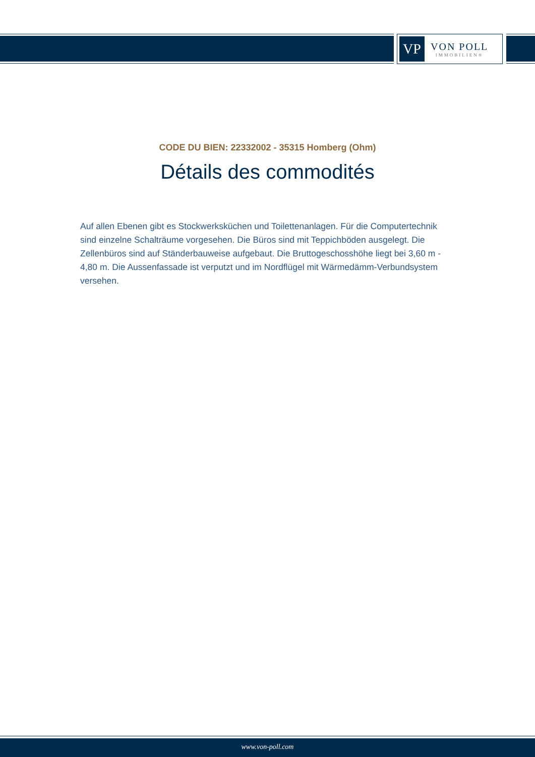VP
VON POLL
IMMOBILIEN®
CODE DU BIEN: 22332002 - 35315 Homberg (Ohm)
Détails des commodités
Auf allen Ebenen gibt es Stockwerksküchen und Toilettenanlagen. Für die Computertechnik sind einzelne Schalträume vorgesehen. Die Büros sind mit Teppichböden ausgelegt. Die Zellenbüros sind auf Ständerbauweise aufgebaut. Die Bruttogeschosshöhe liegt bei 3,60 m - 4,80 m. Die Aussenfassade ist verputzt und im Nordflügel mit Wärmedämm-Verbundsystem versehen.
www.von-poll.com